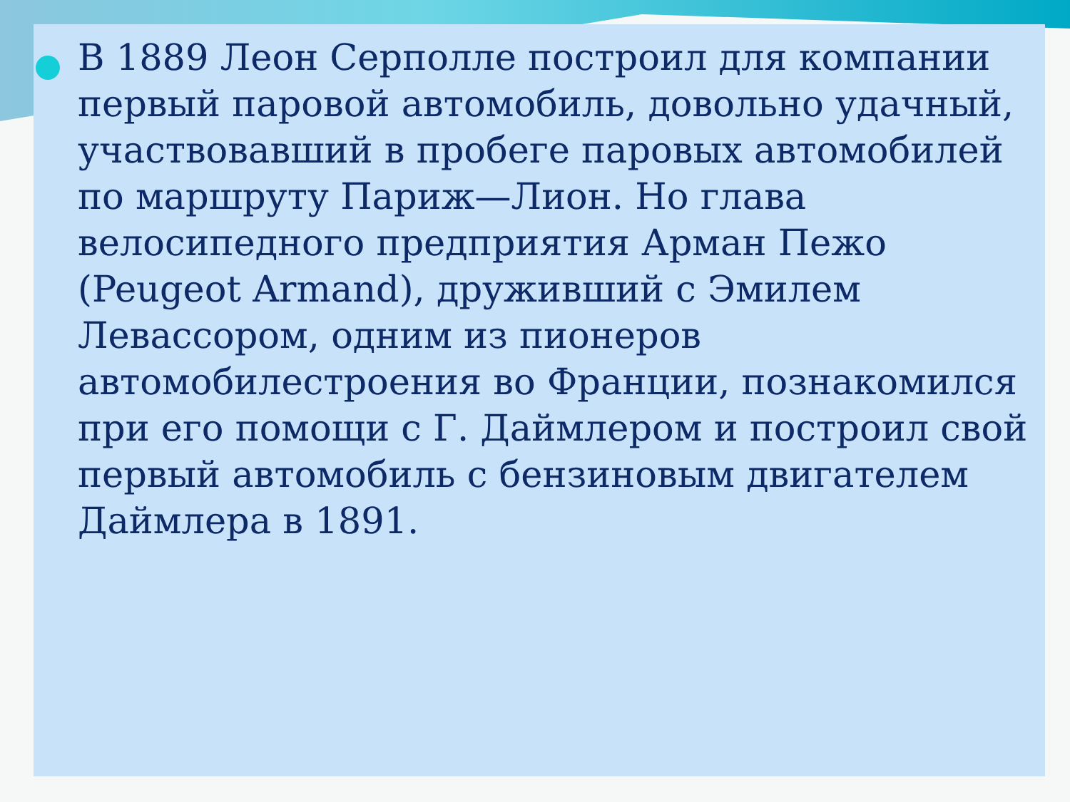В 1889 Леон Серполле построил для компании первый паровой автомобиль, довольно удачный, участвовавший в пробеге паровых автомобилей по маршруту Париж—Лион. Но глава велосипедного предприятия Арман Пежо (Peugeot Armand), друживший с Эмилем Левассором, одним из пионеров автомобилестроения во Франции, познакомился при его помощи с Г. Даймлером и построил свой первый автомобиль с бензиновым двигателем Даймлера в 1891.